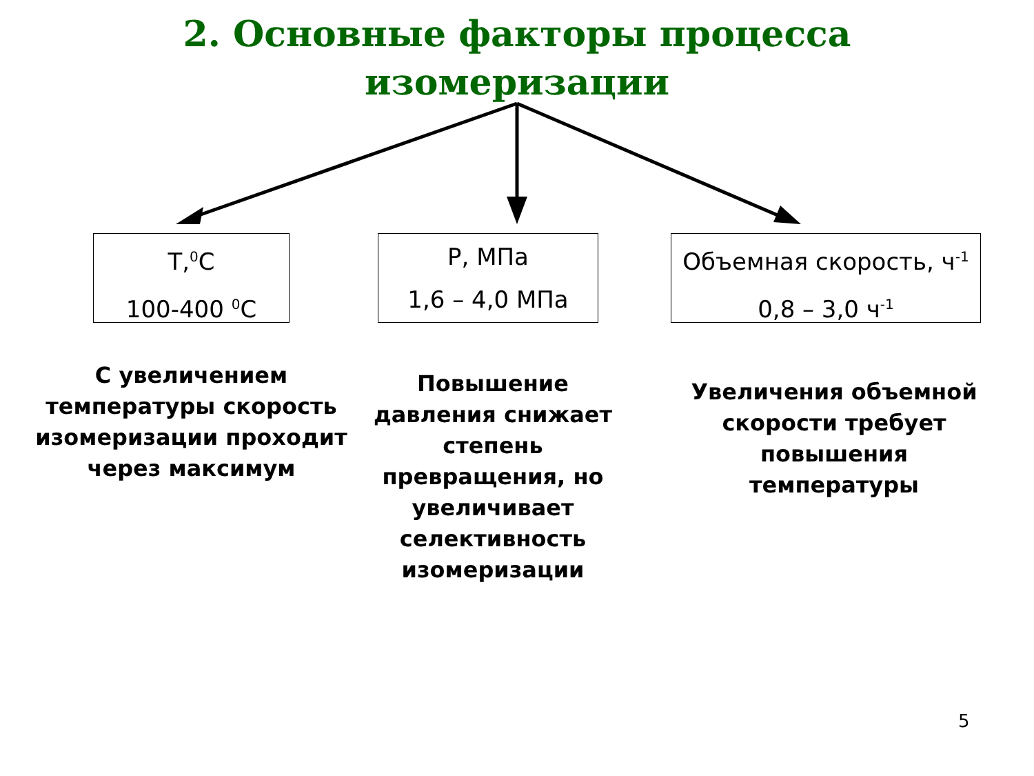2. Основные факторы процесса
изомеризации
T,<sup>0</sup>C
100-400 <sup>0</sup>C
P, МПа
1,6 – 4,0 МПа
Объемная скорость, ч<sup>-1</sup>
0,8 – 3,0 ч<sup>-1</sup>
С увеличением температуры скорость изомеризации проходит через максимум
Повышение давления снижает степень превращения, но увеличивает селективность изомеризации
Увеличения объемной скорости требует повышения температуры
5